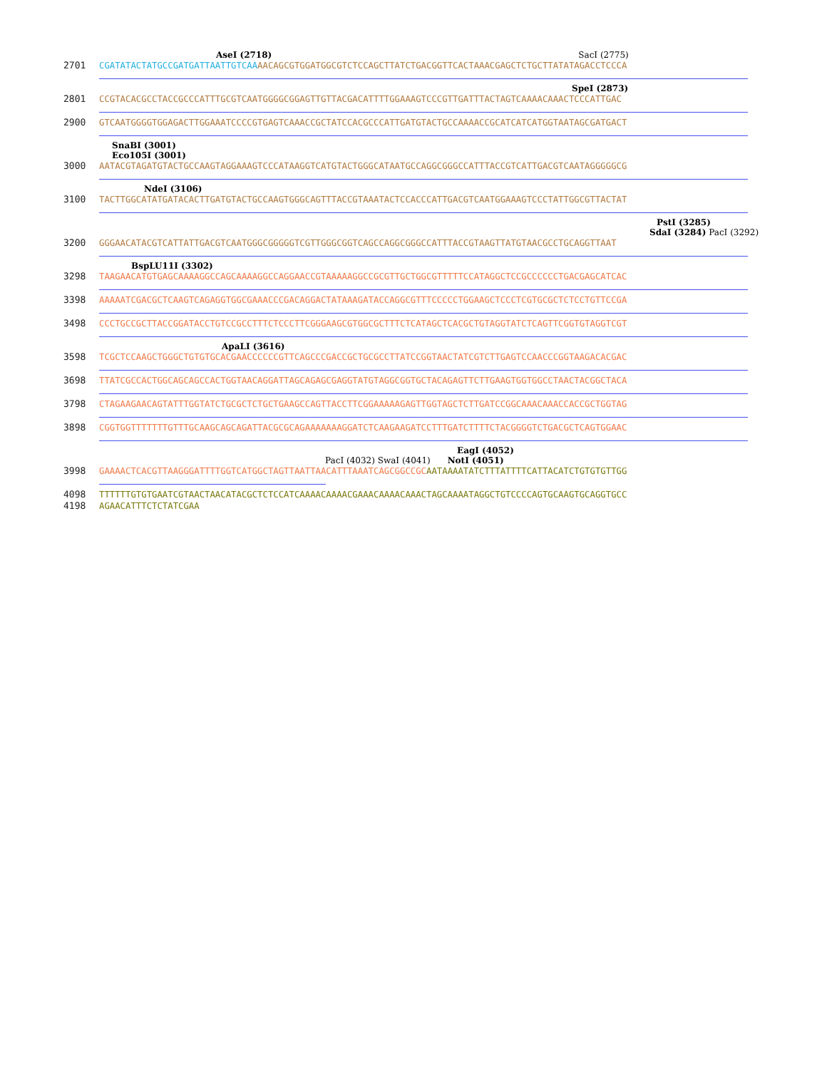AseI (2718) SacI (2775)
2701 CGATATACTATGCCGATGATTAATTGTCAA AACAGCGTGGATGGCGTCTCCAGCTTATCTGACGGTTCACTAAACGAGCTCTGCTTATATAGACCTCCCA
SpeI (2873)
2801 CCGTACACGCCTACCGCCCATTTGCGTCAATGGGGCGGAGTTGTTACGACATTTTGGAAAGTCCCGTTGATTTACTAGTCAAAACAAACTCCCATTGAC
2900 GTCAATGGGGTGGAGACTTGGAAATCCCCGTGAGTCAAACCGCTATCCACGCCCATTGATGTACTGCCAAAACCGCATCATCATGGTAATAGCGATGACT
SnaBI (3001)
Eco105I (3001)
3000 AATACGTAGATGTACTGCCAAGTAGGAAAGTCCCATAAGGTCATGTACTGGGCATAATGCCAGGCGGGCCATTTACCGTCATTGACGTCAATAGGGGGCG
NdeI (3106)
3100 TACTTGGCATATGATACACTTGATGTACTGCCAAGTGGGCAGTTTACCGTAAATACTCCACCCATTGACGTCAATGGAAAGTCCCTATTGGCGTTACTAT
PstI (3285)
SdaI (3284) PacI (3292)
3200 GGGAACATACGTCATTATTGACGTCAATGGGCGGGGGTCGTTGGGCGGTCAGCCAGGCGGGCCATTTACCGTAAGTTATGTAACGCCTGCAGGTTAAT
BspLU11I (3302)
3298 TAAGAACATGTGAGCAAAAGGCCAGCAAAAGGCCAGGAACCGTAAAAAGGCCGCGTTGCTGGCGTTTTTCCATAGGCTCCGCCCCCCTGACGAGCATCAC
3398 AAAAATCGACGCTCAAGTCAGAGGTGGCGAAACCCGACAGGACTATAAAGATACCAGGCGTTTCCCCCTGGAAGCTCCCTCGTGCGCTCTCCTGTTCCGA
3498 CCCTGCCGCTTACCGGATACCTGTCCGCCTTTCTCCCTTCGGGAAGCGTGGCGCTTTCTCATAGCTCACGCTGTAGGTATCTCAGTTCGGTGTAGGTCGT
ApaLI (3616)
3598 TCGCTCCAAGCTGGGCTGTGTGCACGAACCCCCCGTTCAGCCCGACCGCTGCGCCTTATCCGGTAACTATCGTCTTGAGTCCAACCCGGTAAGACACGAC
3698 TTATCGCCACTGGCAGCAGCCACTGGTAACAGGATTAGCAGAGCGAGGTATGTAGGCGGTGCTACAGAGTTCTTGAAGTGGTGGCCTAACTACGGCTACA
3798 CTAGAAGAACAGTATTTGGTATCTGCGCTCTGCTGAAGCCAGTTACCTTCGGAAAAAGAGTTGGTAGCTCTTGATCCGGCAAACAAACCACCGCTGGTAG
3898 CGGTGGTTTTTTTGTTTGCAAGCAGCAGATTACGCGCAGAAAAAAAGGATCTCAAGAAGATCCTTTGATCTTTTCTACGGGGTCTGACGCTCAGTGGAAC
EagI (4052)
PacI (4032) SwaI (4041) NotI (4051)
3998 GAAAACTCACGTTAAGGGATTTTGGTCATGGCTAGTTAATTAACATTTAAATCAGCGGCCGC AATAAAATATCTTTATTTTCATTACATCTGTGTGTTGG
4098 TTTTTTGTGTGAATCGTAACTAACATACGCTCTCCATCAAAACAAAACGAAACAAAACAAACTAGCAAAATAGGCTGTCCCCAGTGCAAGTGCAGGTGCC
4198 AGAACATTTCTCTATCGAA